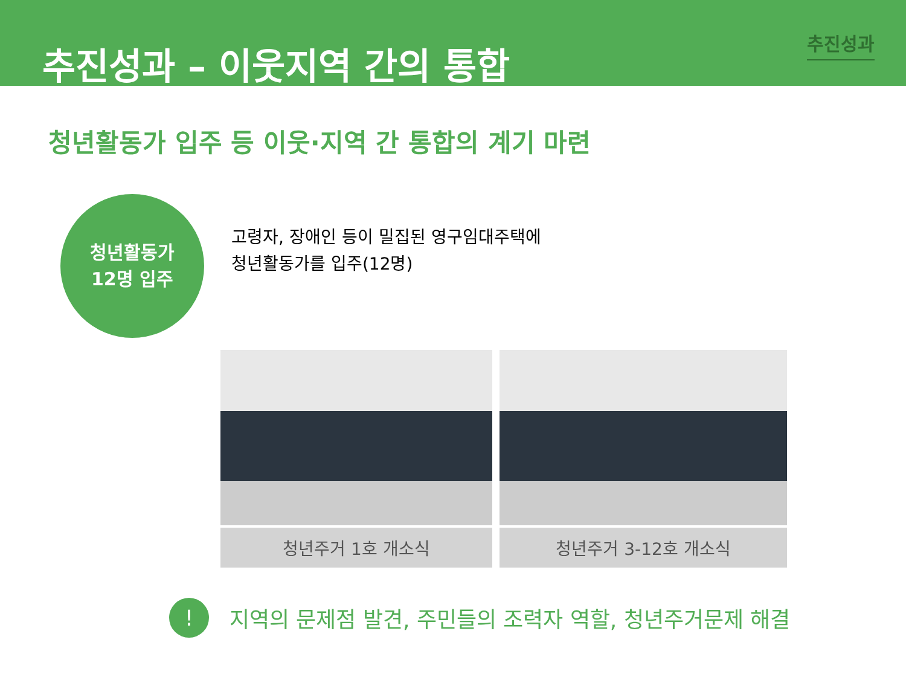추진성과
추진성과 – 이웃지역 간의 통합
청년활동가 입주 등 이웃·지역 간 통합의 계기 마련
청년활동가
12명 입주
고령자, 장애인 등이 밀집된 영구임대주택에
청년활동가를 입주(12명)
청년주거 1호 개소식 청년주거 3-12호 개소식
!
지역의 문제점 발견, 주민들의 조력자 역할, 청년주거문제 해결